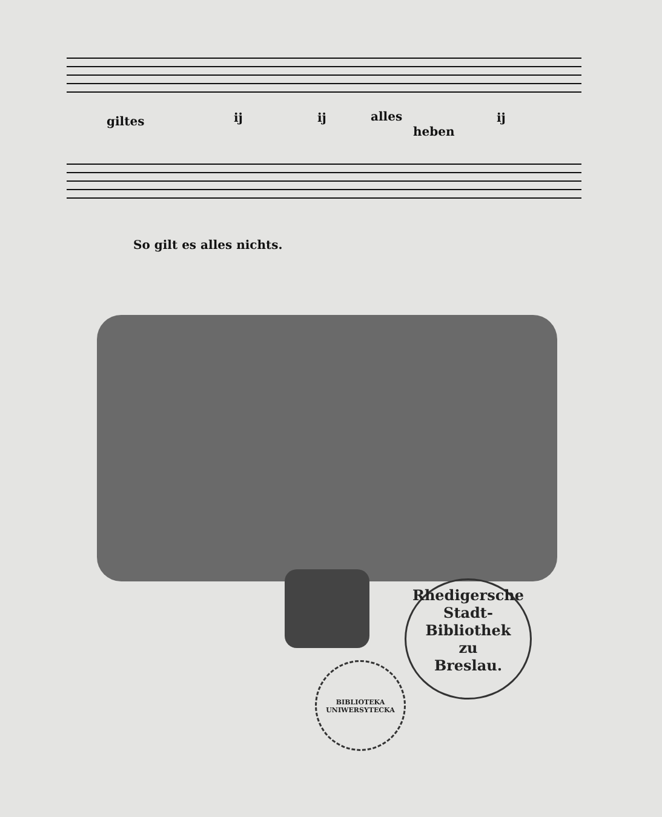giltes ij ij alles
heben
ij
So gilt es alles nichts.
Rhedigersche
Stadt-
Bibliothek
zu
Breslau.
BIBLIOTEKA UNIWERSYTECKA